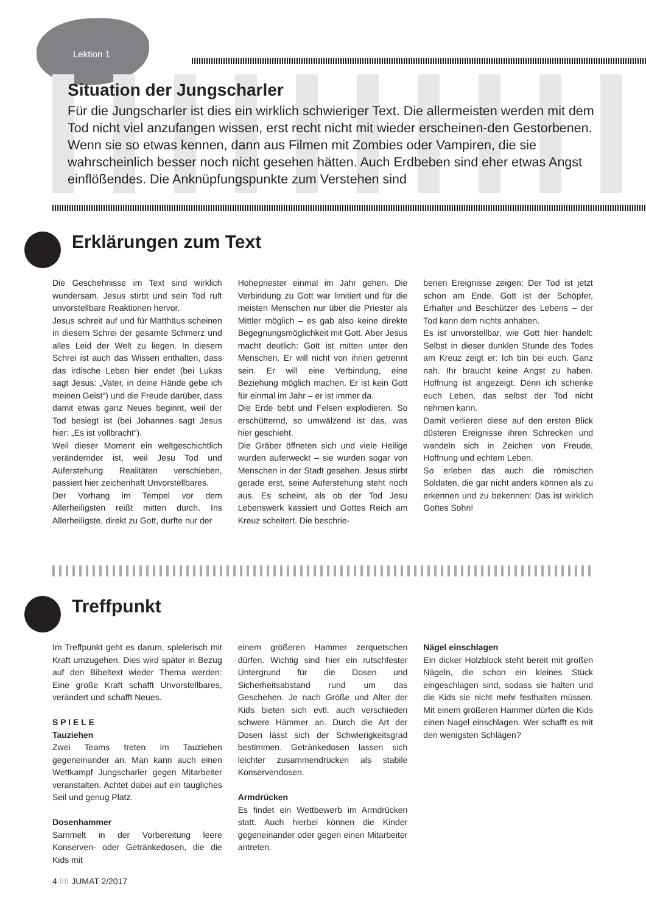Lektion 1
Situation der Jungscharler
Für die Jungscharler ist dies ein wirklich schwieriger Text. Die allermeisten werden mit dem Tod nicht viel anzufangen wissen, erst recht nicht mit wieder erscheinen-den Gestorbenen. Wenn sie so etwas kennen, dann aus Filmen mit Zombies oder Vampiren, die sie wahrscheinlich besser noch nicht gesehen hätten. Auch Erdbeben sind eher etwas Angst einflößendes. Die Anknüpfungspunkte zum Verstehen sind
Erklärungen zum Text
Die Geschehnisse im Text sind wirklich wundersam. Jesus stirbt und sein Tod ruft unvorstellbare Reaktionen hervor.
Jesus schreit auf und für Matthäus scheinen in diesem Schrei der gesamte Schmerz und alles Leid der Welt zu liegen. In diesem Schrei ist auch das Wissen enthalten, dass das irdische Leben hier endet (bei Lukas sagt Jesus: „Vater, in deine Hände gebe ich meinen Geist“) und die Freude darüber, dass damit etwas ganz Neues beginnt, weil der Tod besiegt ist (bei Johannes sagt Jesus hier: „Es ist vollbracht“).
Weil dieser Moment ein weltgeschichtlich verändernder ist, weil Jesu Tod und Auferstehung Realitäten verschieben, passiert hier zeichenhaft Unvorstellbares.
Der Vorhang im Tempel vor dem Allerheiligsten reißt mitten durch. Ins Allerheiligste, direkt zu Gott, durfte nur der
Hohepriester einmal im Jahr gehen. Die Verbindung zu Gott war limitiert und für die meisten Menschen nur über die Priester als Mittler möglich – es gab also keine direkte Begegnungsmöglichkeit mit Gott. Aber Jesus macht deutlich: Gott ist mitten unter den Menschen. Er will nicht von ihnen getrennt sein. Er will eine Verbindung, eine Beziehung möglich machen. Er ist kein Gott für einmal im Jahr – er ist immer da.
Die Erde bebt und Felsen explodieren. So erschütternd, so umwälzend ist das, was hier geschieht.
Die Gräber öffneten sich und viele Heilige wurden auferweckt – sie wurden sogar von Menschen in der Stadt gesehen. Jesus stirbt gerade erst, seine Auferstehung steht noch aus. Es scheint, als ob der Tod Jesu Lebenswerk kassiert und Gottes Reich am Kreuz scheitert. Die beschrie-
benen Ereignisse zeigen: Der Tod ist jetzt schon am Ende. Gott ist der Schöpfer, Erhalter und Beschützer des Lebens – der Tod kann dem nichts anhaben.
Es ist unvorstellbar, wie Gott hier handelt: Selbst in dieser dunklen Stunde des Todes am Kreuz zeigt er: Ich bin bei euch. Ganz nah. Ihr braucht keine Angst zu haben. Hoffnung ist angezeigt. Denn ich schenke euch Leben, das selbst der Tod nicht nehmen kann.
Damit verlieren diese auf den ersten Blick düsteren Ereignisse ihren Schrecken und wandeln sich in Zeichen von Freude, Hoffnung und echtem Leben.
So erleben das auch die römischen Soldaten, die gar nicht anders können als zu erkennen und zu bekennen: Das ist wirklich Gottes Sohn!
Treffpunkt
Im Treffpunkt geht es darum, spielerisch mit Kraft umzugehen. Dies wird später in Bezug auf den Bibeltext wieder Thema werden: Eine große Kraft schafft Unvorstellbares, verändert und schafft Neues.
S P I E L E
Tauziehen
Zwei Teams treten im Tauziehen gegeneinander an. Man kann auch einen Wettkampf Jungscharler gegen Mitarbeiter veranstalten. Achtet dabei auf ein taugliches Seil und genug Platz.
Dosenhammer
Sammelt in der Vorbereitung leere Konserven- oder Getränkedosen, die die Kids mit
einem größeren Hammer zerquetschen dürfen. Wichtig sind hier ein rutschfester Untergrund für die Dosen und Sicherheitsabstand rund um das Geschehen. Je nach Größe und Alter der Kids bieten sich evtl. auch verschieden schwere Hämmer an. Durch die Art der Dosen lässt sich der Schwierigkeitsgrad bestimmen. Getränkedosen lassen sich leichter zusammendrücken als stabile Konservendosen.
Armdrücken
Es findet ein Wettbewerb im Armdrücken statt. Auch hierbei können die Kinder gegeneinander oder gegen einen Mitarbeiter antreten.
Nägel einschlagen
Ein dicker Holzblock steht bereit mit großen Nägeln, die schon ein kleines Stück eingeschlagen sind, sodass sie halten und die Kids sie nicht mehr festhalten müssen. Mit einem größeren Hammer dürfen die Kids einen Nagel einschlagen. Wer schafft es mit den wenigsten Schlägen?
4 IIII JUMAT 2/2017